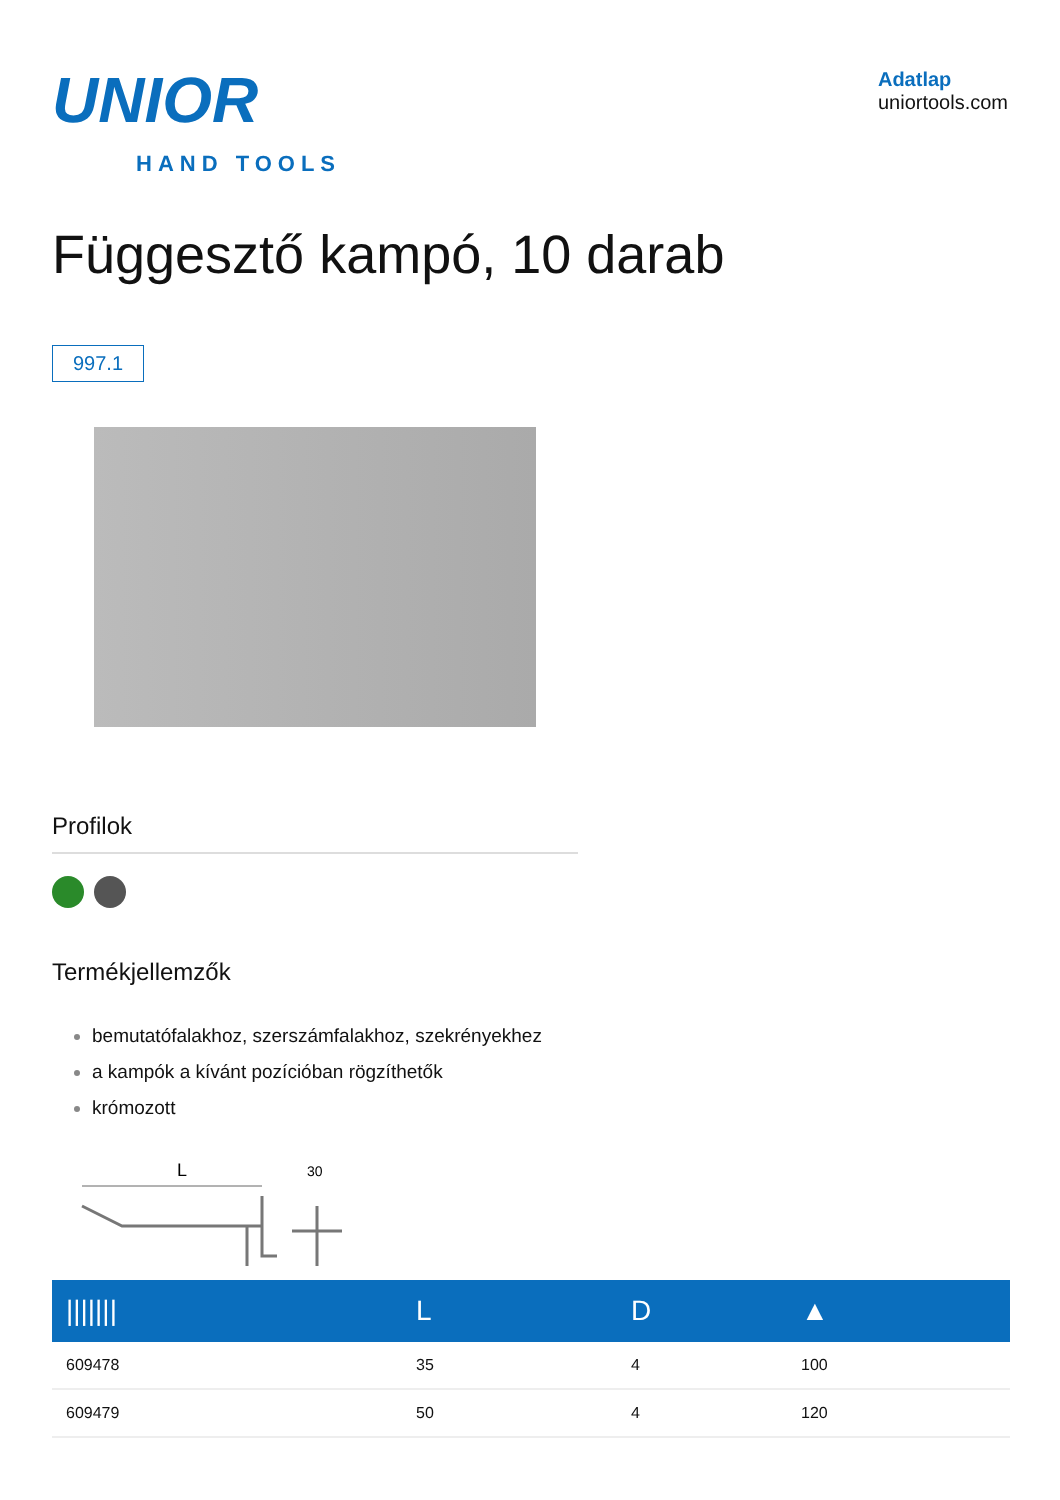UNIOR
HAND TOOLS
Adatlap
uniortools.com
Függesztő kampó, 10 darab
997.1
Profilok
Termékjellemzők
bemutatófalakhoz, szerszámfalakhoz, szekrényekhez
a kampók a kívánt pozícióban rögzíthetők
krómozott
L
30
| /////// | L | D | ▲ |
| --- | --- | --- | --- |
| 609478 | 35 | 4 | 100 |
| 609479 | 50 | 4 | 120 |